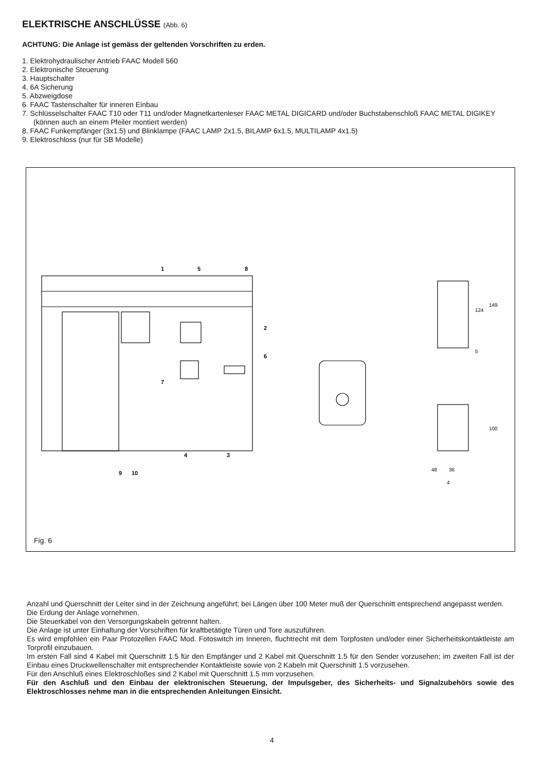ELEKTRISCHE ANSCHLÜSSE (Abb. 6)
ACHTUNG: Die Anlage ist gemäss der geltenden Vorschriften zu erden.
1. Elektrohydraulischer Antrieb FAAC Modell 560
2. Elektronische Steuerung
3. Hauptschalter
4. 6A Sicherung
5. Abzweigdose
6. FAAC Tastenschalter für inneren Einbau
7. Schlüsselschalter FAAC T10 oder T11 und/oder Magnetkartenleser FAAC METAL DIGICARD und/oder Buchstabenschloß FAAC METAL DIGIKEY (können auch an einem Pfeiler montiert werden)
8. FAAC Funkempfänger (3x1.5) und Blinklampe (FAAC LAMP 2x1.5, BILAMP 6x1.5, MULTILAMP 4x1.5)
9. Elektroschloss (nur für SB Modelle)
1
5
8
2
6
7
4
3
9
10
124
149
5
100
48
36
4
Fig. 6
Anzahl und Querschnitt der Leiter sind in der Zeichnung angeführt; bei Längen über 100 Meter muß der Querschnitt entsprechend angepasst werden.
Die Erdung der Anlage vornehmen.
Die Steuerkabel von den Versorgungskabeln getrennt halten.
Die Anlage ist unter Einhaltung der Vorschriften für kraftbetätigte Türen und Tore auszuführen.
Es wird empfohlen ein Paar Protozellen FAAC Mod. Fotoswitch im Inneren, fluchtrecht mit dem Torpfosten und/oder einer Sicherheitskontaktleiste am Torprofil einzubauen.
Im ersten Fall sind 4 Kabel mit Querschnitt 1.5 für den Empfänger und 2 Kabel mit Querschnitt 1.5 für den Sender vorzusehen; im zweiten Fall ist der Einbau eines Druckwellenschalter mit entsprechender Kontaktleiste sowie von 2 Kabeln mit Querschnitt 1.5 vorzusehen.
Für den Anschluß eines Elektroschloßes sind 2 Kabel mit Querschnitt 1.5 mm vorzusehen.
Für den Aschluß und den Einbau der elektronischen Steuerung, der Impulsgeber, des Sicherheits- und Signalzubehörs sowie des Elektroschlosses nehme man in die entsprechenden Anleitungen Einsicht.
4